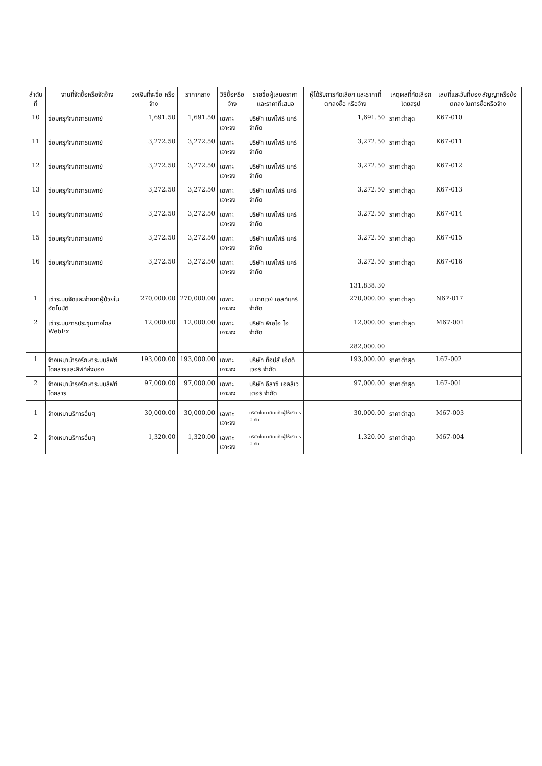| ลำดับที่ | งานที่จัดซื้อหรือจัดจ้าง | วงเงินที่จะซื้อ หรือจ้าง | ราคากลาง | วิธีซื้อหรือจ้าง | รายชื่อผู้เสนอราคาและราคาที่เสนอ | ผู้ได้รับการคัดเลือก และราคาที่ตกลงซื้อ หรือจ้าง | เหตุผลที่คัดเลือก โดยสรุป | เลขที่และวันที่ของ สัญญาหรือข้อตกลง ในการซื้อหรือจ้าง |
| --- | --- | --- | --- | --- | --- | --- | --- | --- |
| 10 | ซ่อมครุภัณฑ์การแพทย์ | 1,691.50 | 1,691.50 | เฉพาะเจาะจง | บริษัท เนฟไฟร์ แคร์ จำกัด | 1,691.50 | ราคาต่ำสุด | K67-010 |
| 11 | ซ่อมครุภัณฑ์การแพทย์ | 3,272.50 | 3,272.50 | เฉพาะเจาะจง | บริษัท เนฟไฟร์ แคร์ จำกัด | 3,272.50 | ราคาต่ำสุด | K67-011 |
| 12 | ซ่อมครุภัณฑ์การแพทย์ | 3,272.50 | 3,272.50 | เฉพาะเจาะจง | บริษัท เนฟไฟร์ แคร์ จำกัด | 3,272.50 | ราคาต่ำสุด | K67-012 |
| 13 | ซ่อมครุภัณฑ์การแพทย์ | 3,272.50 | 3,272.50 | เฉพาะเจาะจง | บริษัท เนฟไฟร์ แคร์ จำกัด | 3,272.50 | ราคาต่ำสุด | K67-013 |
| 14 | ซ่อมครุภัณฑ์การแพทย์ | 3,272.50 | 3,272.50 | เฉพาะเจาะจง | บริษัท เนฟไฟร์ แคร์ จำกัด | 3,272.50 | ราคาต่ำสุด | K67-014 |
| 15 | ซ่อมครุภัณฑ์การแพทย์ | 3,272.50 | 3,272.50 | เฉพาะเจาะจง | บริษัท เนฟไฟร์ แคร์ จำกัด | 3,272.50 | ราคาต่ำสุด | K67-015 |
| 16 | ซ่อมครุภัณฑ์การแพทย์ | 3,272.50 | 3,272.50 | เฉพาะเจาะจง | บริษัท เนฟไฟร์ แคร์ จำกัด | 3,272.50 | ราคาต่ำสุด | K67-016 |
| | | | | | | 131,838.30 | | |
| 1 | เช่าระบบจัดและจ่ายยาผู้ป่วยใน อัตโนมัติ | 270,000.00 | 270,000.00 | เฉพาะเจาะจง | บ.เกทเวย์ เฮลท์แคร์ จำกัด | 270,000.00 | ราคาต่ำสุด | N67-017 |
| 2 | เช่าระบบการประชุมทางไกล WebEx | 12,000.00 | 12,000.00 | เฉพาะเจาะจง | บริษัท พีเอไอ ไอ จำกัด | 12,000.00 | ราคาต่ำสุด | M67-001 |
| | | | | | | 282,000.00 | | |
| 1 | จ้างเหมาบำรุงรักษาระบบลิฟท์โดยสารและลิฟท์ส่งของ | 193,000.00 | 193,000.00 | เฉพาะเจาะจง | บริษัท ท็อปส์ เอ็ดดิเวอร์ จำกัด | 193,000.00 | ราคาต่ำสุด | L67-002 |
| 2 | จ้างเหมาบำรุงรักษาระบบลิฟท์โดยสาร | 97,000.00 | 97,000.00 | เฉพาะเจาะจง | บริษัท อีลาซิ เอลลิเวเตอร์ จำกัด | 97,000.00 | ราคาต่ำสุด | L67-001 |
| 1 | จ้างเหมาบริการอื่นๆ | 30,000.00 | 30,000.00 | เฉพาะเจาะจง | บริษัทไดนามิคแก้วผู้ให้บริการ จำกัด | 30,000.00 | ราคาต่ำสุด | M67-003 |
| 2 | จ้างเหมาบริการอื่นๆ | 1,320.00 | 1,320.00 | เฉพาะเจาะจง | บริษัทไดนามิคแก้วผู้ให้บริการ จำกัด | 1,320.00 | ราคาต่ำสุด | M67-004 |